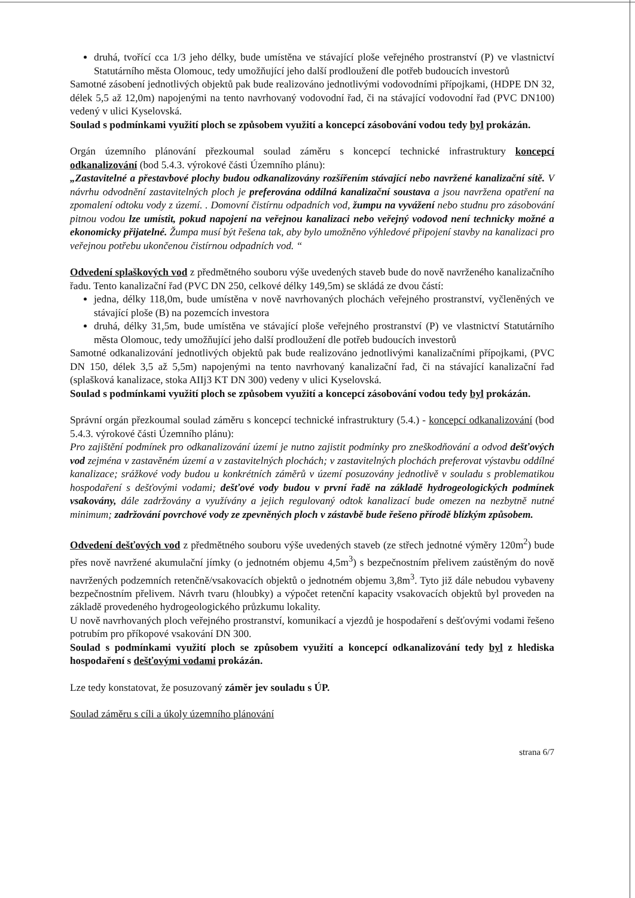druhá, tvořící cca 1/3 jeho délky, bude umístěna ve stávající ploše veřejného prostranství (P) ve vlastnictví Statutárního města Olomouc, tedy umožňující jeho další prodloužení dle potřeb budoucích investorů
Samotné zásobení jednotlivých objektů pak bude realizováno jednotlivými vodovodními přípojkami, (HDPE DN 32, délek 5,5 až 12,0m) napojenými na tento navrhovaný vodovodní řad, či na stávající vodovodní řad (PVC DN100) vedený v ulici Kyselovská.
Soulad s podmínkami využití ploch se způsobem využití a koncepcí zásobování vodou tedy byl prokázán.
Orgán územního plánování přezkoumal soulad záměru s koncepcí technické infrastruktury koncepcí odkanalizování (bod 5.4.3. výrokové části Územního plánu):
„Zastavitelné a přestavbové plochy budou odkanalizovány rozšířením stávající nebo navržené kanalizační sítě. V návrhu odvodnění zastavitelných ploch je preferována oddílná kanalizační soustava a jsou navržena opatření na zpomalení odtoku vody z území. . Domovní čistírnu odpadních vod, žumpu na vyvážení nebo studnu pro zásobování pitnou vodou lze umístit, pokud napojení na veřejnou kanalizaci nebo veřejný vodovod není technicky možné a ekonomicky přijatelné. Žumpa musí být řešena tak, aby bylo umožněno výhledové připojení stavby na kanalizaci pro veřejnou potřebu ukončenou čistírnou odpadních vod. “
Odvedení splaškových vod z předmětného souboru výše uvedených staveb bude do nově navrženého kanalizačního řadu. Tento kanalizační řad (PVC DN 250, celkové délky 149,5m) se skládá ze dvou částí:
jedna, délky 118,0m, bude umístěna v nově navrhovaných plochách veřejného prostranství, vyčleněných ve stávající ploše (B) na pozemcích investora
druhá, délky 31,5m, bude umístěna ve stávající ploše veřejného prostranství (P) ve vlastnictví Statutárního města Olomouc, tedy umožňující jeho další prodloužení dle potřeb budoucích investorů
Samotné odkanalizování jednotlivých objektů pak bude realizováno jednotlivými kanalizačními přípojkami, (PVC DN 150, délek 3,5 až 5,5m) napojenými na tento navrhovaný kanalizační řad, či na stávající kanalizační řad (splašková kanalizace, stoka AIIj3 KT DN 300) vedeny v ulici Kyselovská.
Soulad s podmínkami využití ploch se způsobem využití a koncepcí zásobování vodou tedy byl prokázán.
Správní orgán přezkoumal soulad záměru s koncepcí technické infrastruktury (5.4.) - koncepcí odkanalizování (bod 5.4.3. výrokové části Územního plánu):
Pro zajištění podmínek pro odkanalizování území je nutno zajistit podmínky pro zneškodňování a odvod dešťových vod zejména v zastavěném území a v zastavitelných plochách; v zastavitelných plochách preferovat výstavbu oddílné kanalizace; srážkové vody budou u konkrétních záměrů v území posuzovány jednotlivě v souladu s problematikou hospodaření s dešťovými vodami; dešťové vody budou v první řadě na základě hydrogeologických podmínek vsakovány, dále zadržovány a využívány a jejich regulovaný odtok kanalizací bude omezen na nezbytně nutné minimum; zadržování povrchové vody ze zpevněných ploch v zástavbě bude řešeno přírodě blízkým způsobem.
Odvedení dešťových vod z předmětného souboru výše uvedených staveb (ze střech jednotné výměry 120m<sup>2</sup>) bude přes nově navržené akumulační jímky (o jednotném objemu 4,5m<sup>3</sup>) s bezpečnostním přelivem zaústěným do nově navržených podzemních retenčně/vsakovacích objektů o jednotném objemu 3,8m<sup>3</sup>. Tyto již dále nebudou vybaveny bezpečnostním přelivem. Návrh tvaru (hloubky) a výpočet retenční kapacity vsakovacích objektů byl proveden na základě provedeného hydrogeologického průzkumu lokality.
U nově navrhovaných ploch veřejného prostranství, komunikací a vjezdů je hospodaření s dešťovými vodami řešeno potrubím pro příkopové vsakování DN 300.
Soulad s podmínkami využití ploch se způsobem využití a koncepcí odkanalizování tedy byl z hlediska hospodaření s dešťovými vodami prokázán.
Lze tedy konstatovat, že posuzovaný záměr jev souladu s ÚP.
Soulad záměru s cíli a úkoly územního plánování
strana 6/7